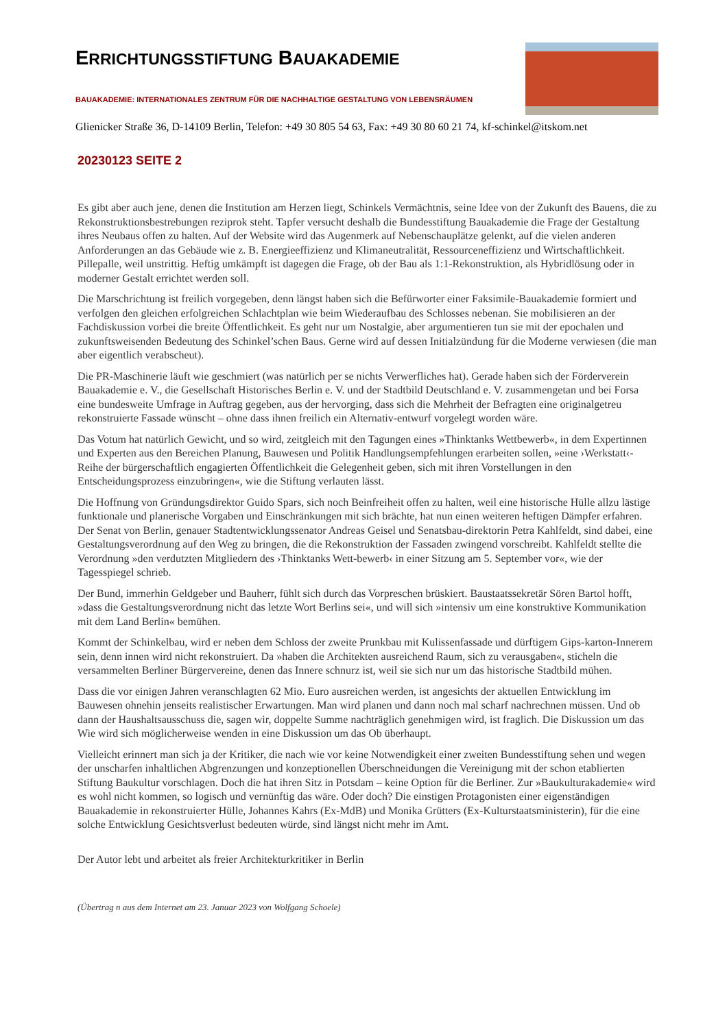ERRICHTUNGSSTIFTUNG BAUAKADEMIE
BAUAKADEMIE: INTERNATIONALES ZENTRUM FÜR DIE NACHHALTIGE GESTALTUNG VON LEBENSRÄUMEN
Glienicker Straße 36, D-14109 Berlin, Telefon: +49 30 805 54 63, Fax: +49 30 80 60 21 74, kf-schinkel@itskom.net
20230123 SEITE 2
Es gibt aber auch jene, denen die Institution am Herzen liegt, Schinkels Vermächtnis, seine Idee von der Zukunft des Bauens, die zu Rekonstruktionsbestrebungen reziprok steht. Tapfer versucht deshalb die Bundesstiftung Bauakademie die Frage der Gestaltung ihres Neubaus offen zu halten. Auf der Website wird das Augenmerk auf Nebenschauplätze gelenkt, auf die vielen anderen Anforderungen an das Gebäude wie z. B. Energieeffizienz und Klimaneutralität, Ressourceneffizienz und Wirtschaftlichkeit. Pillepalle, weil unstrittig. Heftig umkämpft ist dagegen die Frage, ob der Bau als 1:1-Rekonstruktion, als Hybridlösung oder in moderner Gestalt errichtet werden soll.
Die Marschrichtung ist freilich vorgegeben, denn längst haben sich die Befürworter einer Faksimile-Bauakademie formiert und verfolgen den gleichen erfolgreichen Schlachtplan wie beim Wiederaufbau des Schlosses nebenan. Sie mobilisieren an der Fachdiskussion vorbei die breite Öffentlichkeit. Es geht nur um Nostalgie, aber argumentieren tun sie mit der epochalen und zukunftsweisenden Bedeutung des Schinkel’schen Baus. Gerne wird auf dessen Initialzündung für die Moderne verwiesen (die man aber eigentlich verabscheut).
Die PR-Maschinerie läuft wie geschmiert (was natürlich per se nichts Verwerfliches hat). Gerade haben sich der Förderverein Bauakademie e. V., die Gesellschaft Historisches Berlin e. V. und der Stadtbild Deutschland e. V. zusammengetan und bei Forsa eine bundesweite Umfrage in Auftrag gegeben, aus der hervorging, dass sich die Mehrheit der Befragten eine originalgetreu rekonstruierte Fassade wünscht – ohne dass ihnen freilich ein Alternativ-entwurf vorgelegt worden wäre.
Das Votum hat natürlich Gewicht, und so wird, zeitgleich mit den Tagungen eines »Thinktanks Wettbewerb«, in dem Expertinnen und Experten aus den Bereichen Planung, Bauwesen und Politik Handlungsempfehlungen erarbeiten sollen, »eine ›Werkstatt‹-Reihe der bürgerschaftlich engagierten Öffentlichkeit die Gelegenheit geben, sich mit ihren Vorstellungen in den Entscheidungsprozess einzubringen«, wie die Stiftung verlauten lässt.
Die Hoffnung von Gründungsdirektor Guido Spars, sich noch Beinfreiheit offen zu halten, weil eine historische Hülle allzu lästige funktionale und planerische Vorgaben und Einschränkungen mit sich brächte, hat nun einen weiteren heftigen Dämpfer erfahren. Der Senat von Berlin, genauer Stadtentwicklungssenator Andreas Geisel und Senatsbau-direktorin Petra Kahlfeldt, sind dabei, eine Gestaltungsverordnung auf den Weg zu bringen, die die Rekonstruktion der Fassaden zwingend vorschreibt. Kahlfeldt stellte die Verordnung »den verdutzten Mitgliedern des ›Thinktanks Wett-bewerb‹ in einer Sitzung am 5. September vor«, wie der Tagesspiegel schrieb.
Der Bund, immerhin Geldgeber und Bauherr, fühlt sich durch das Vorpreschen brüskiert. Baustaatssekretär Sören Bartol hofft, »dass die Gestaltungsverordnung nicht das letzte Wort Berlins sei«, und will sich »intensiv um eine konstruktive Kommunikation mit dem Land Berlin« bemühen.
Kommt der Schinkelbau, wird er neben dem Schloss der zweite Prunkbau mit Kulissenfassade und dürftigem Gips-karton-Innerem sein, denn innen wird nicht rekonstruiert. Da »haben die Architekten ausreichend Raum, sich zu verausgaben«, sticheln die versammelten Berliner Bürgervereine, denen das Innere schnurz ist, weil sie sich nur um das historische Stadtbild mühen.
Dass die vor einigen Jahren veranschlagten 62 Mio. Euro ausreichen werden, ist angesichts der aktuellen Entwicklung im Bauwesen ohnehin jenseits realistischer Erwartungen. Man wird planen und dann noch mal scharf nachrechnen müssen. Und ob dann der Haushaltsausschuss die, sagen wir, doppelte Summe nachträglich genehmigen wird, ist fraglich. Die Diskussion um das Wie wird sich möglicherweise wenden in eine Diskussion um das Ob überhaupt.
Vielleicht erinnert man sich ja der Kritiker, die nach wie vor keine Notwendigkeit einer zweiten Bundesstiftung sehen und wegen der unscharfen inhaltlichen Abgrenzungen und konzeptionellen Überschneidungen die Vereinigung mit der schon etablierten Stiftung Baukultur vorschlagen. Doch die hat ihren Sitz in Potsdam – keine Option für die Berliner. Zur »Baukulturakademie« wird es wohl nicht kommen, so logisch und vernünftig das wäre. Oder doch? Die einstigen Protagonisten einer eigenständigen Bauakademie in rekonstruierter Hülle, Johannes Kahrs (Ex-MdB) und Monika Grütters (Ex-Kulturstaatsministerin), für die eine solche Entwicklung Gesichtsverlust bedeuten würde, sind längst nicht mehr im Amt.
Der Autor lebt und arbeitet als freier Architekturkritiker in Berlin
(Übertrag n aus dem Internet am 23. Januar 2023 von Wolfgang Schoele)